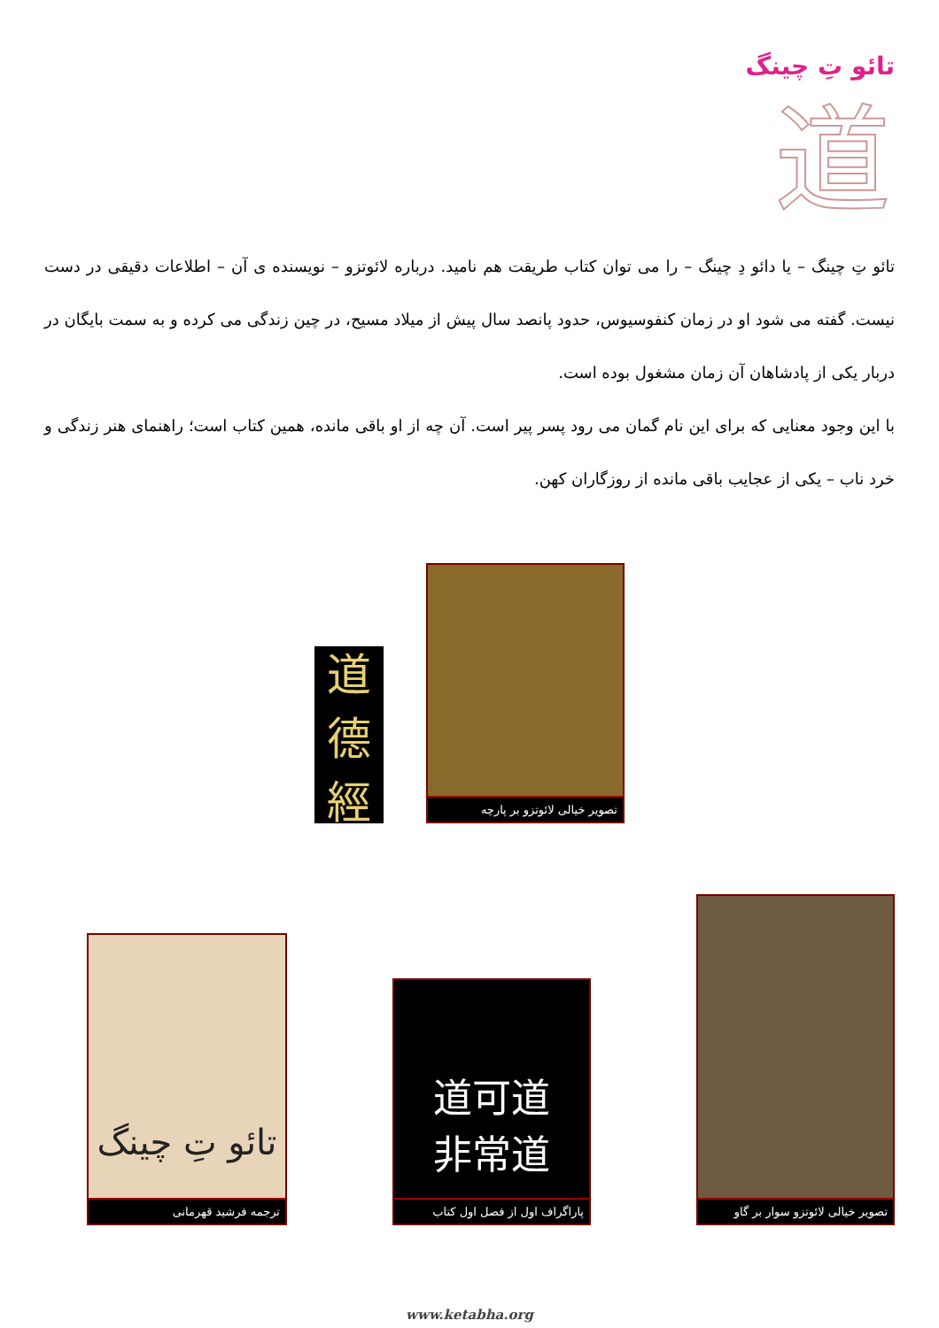تائو تِ چینگ
道
تائو تِ چینگ – یا دائو دِ چینگ – را می توان کتاب طریقت هم نامید. درباره لائوتزو – نویسنده ی آن – اطلاعات دقیقی در دست نیست. گفته می شود او در زمان کنفوسیوس، حدود پانصد سال پیش از میلاد مسیح، در چین زندگی می کرده و به سمت بایگان در دربار یکی از پادشاهان آن زمان مشغول بوده است.
با این وجود معنایی که برای این نام گمان می رود پسر پیر است. آن چه از او باقی مانده، همین کتاب است؛ راهنمای هنر زندگی و خرد ناب – یکی از عجایب باقی مانده از روزگاران کهن.
道
德
經
تصویر خیالی لائوتزو بر پارچه
تائو تِ چینگ
ترجمه فرشید قهرمانی
道可道
非常道
پاراگراف اول از فصل اول کتاب
تصویر خیالی لائوتزو سوار بر گاو
www.ketabha.org